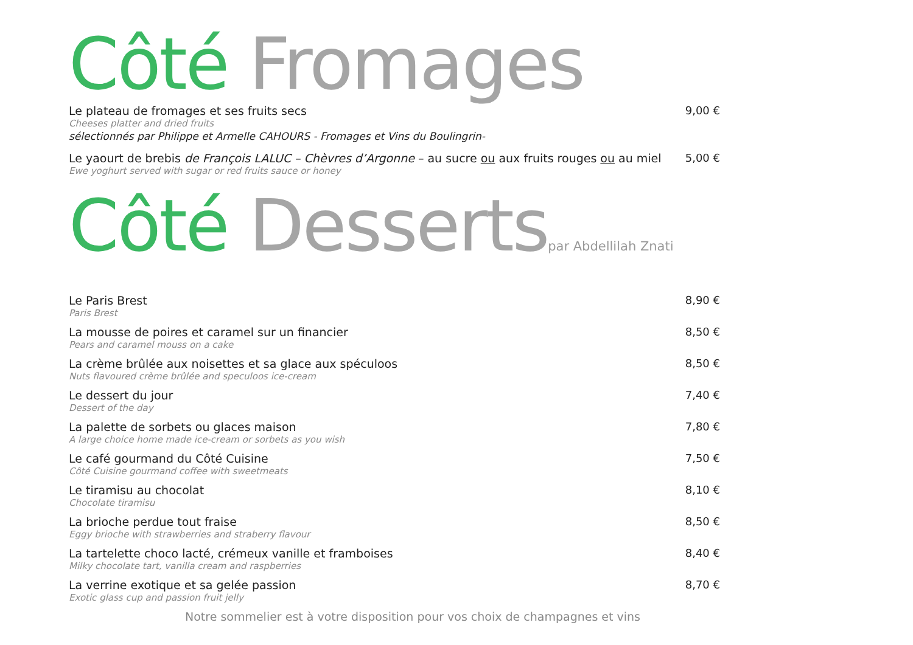Côté Fromages
Le plateau de fromages et ses fruits secs
Cheeses platter and dried fruits
sélectionnés par Philippe et Armelle CAHOURS - Fromages et Vins du Boulingrin-
9,00 €
Le yaourt de brebis de François LALUC – Chèvres d’Argonne – au sucre ou aux fruits rouges ou au miel
Ewe yoghurt served with sugar or red fruits sauce or honey
5,00 €
Côté Desserts par Abdellilah Znati
Le Paris Brest
Paris Brest
8,90 €
La mousse de poires et caramel sur un financier
Pears and caramel mouss on a cake
8,50 €
La crème brûlée aux noisettes et sa glace aux spéculoos
Nuts flavoured crème brûlée and speculoos ice-cream
8,50 €
Le dessert du jour
Dessert of the day
7,40 €
La palette de sorbets ou glaces maison
A large choice home made ice-cream or sorbets as you wish
7,80 €
Le café gourmand du Côté Cuisine
Côté Cuisine gourmand coffee with sweetmeats
7,50 €
Le tiramisu au chocolat
Chocolate tiramisu
8,10 €
La brioche perdue tout fraise
Eggy brioche with strawberries and straberry flavour
8,50 €
La tartelette choco lacté, crémeux vanille et framboises
Milky chocolate tart, vanilla cream and raspberries
8,40 €
La verrine exotique et sa gelée passion
Exotic glass cup and passion fruit jelly
8,70 €
Notre sommelier est à votre disposition pour vos choix de champagnes et vins